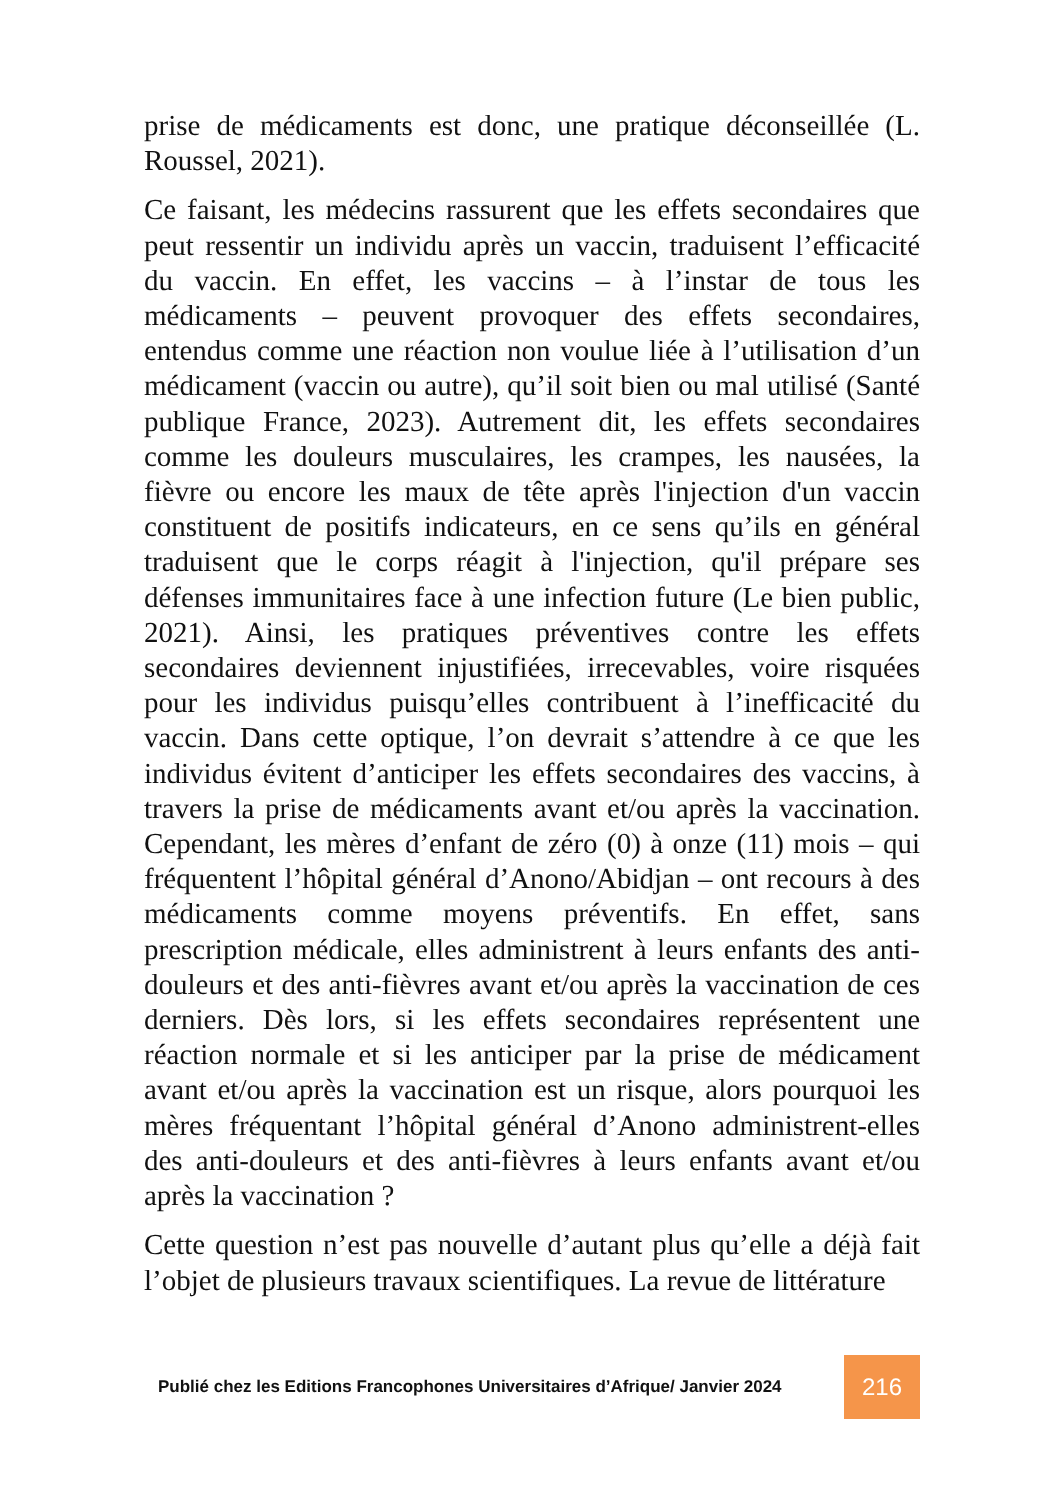prise de médicaments est donc, une pratique déconseillée (L. Roussel, 2021).
Ce faisant, les médecins rassurent que les effets secondaires que peut ressentir un individu après un vaccin, traduisent l’efficacité du vaccin. En effet, les vaccins – à l’instar de tous les médicaments – peuvent provoquer des effets secondaires, entendus comme une réaction non voulue liée à l’utilisation d’un médicament (vaccin ou autre), qu’il soit bien ou mal utilisé (Santé publique France, 2023). Autrement dit, les effets secondaires comme les douleurs musculaires, les crampes, les nausées, la fièvre ou encore les maux de tête après l'injection d'un vaccin constituent de positifs indicateurs, en ce sens qu’ils en général traduisent que le corps réagit à l'injection, qu'il prépare ses défenses immunitaires face à une infection future (Le bien public, 2021). Ainsi, les pratiques préventives contre les effets secondaires deviennent injustifiées, irrecevables, voire risquées pour les individus puisqu’elles contribuent à l’inefficacité du vaccin. Dans cette optique, l’on devrait s’attendre à ce que les individus évitent d’anticiper les effets secondaires des vaccins, à travers la prise de médicaments avant et/ou après la vaccination. Cependant, les mères d’enfant de zéro (0) à onze (11) mois – qui fréquentent l’hôpital général d’Anono/Abidjan – ont recours à des médicaments comme moyens préventifs. En effet, sans prescription médicale, elles administrent à leurs enfants des anti-douleurs et des anti-fièvres avant et/ou après la vaccination de ces derniers. Dès lors, si les effets secondaires représentent une réaction normale et si les anticiper par la prise de médicament avant et/ou après la vaccination est un risque, alors pourquoi les mères fréquentant l’hôpital général d’Anono administrent-elles des anti-douleurs et des anti-fièvres à leurs enfants avant et/ou après la vaccination ?
Cette question n’est pas nouvelle d’autant plus qu’elle a déjà fait l’objet de plusieurs travaux scientifiques. La revue de littérature
Publié chez les Editions Francophones Universitaires d’Afrique/ Janvier 2024 216